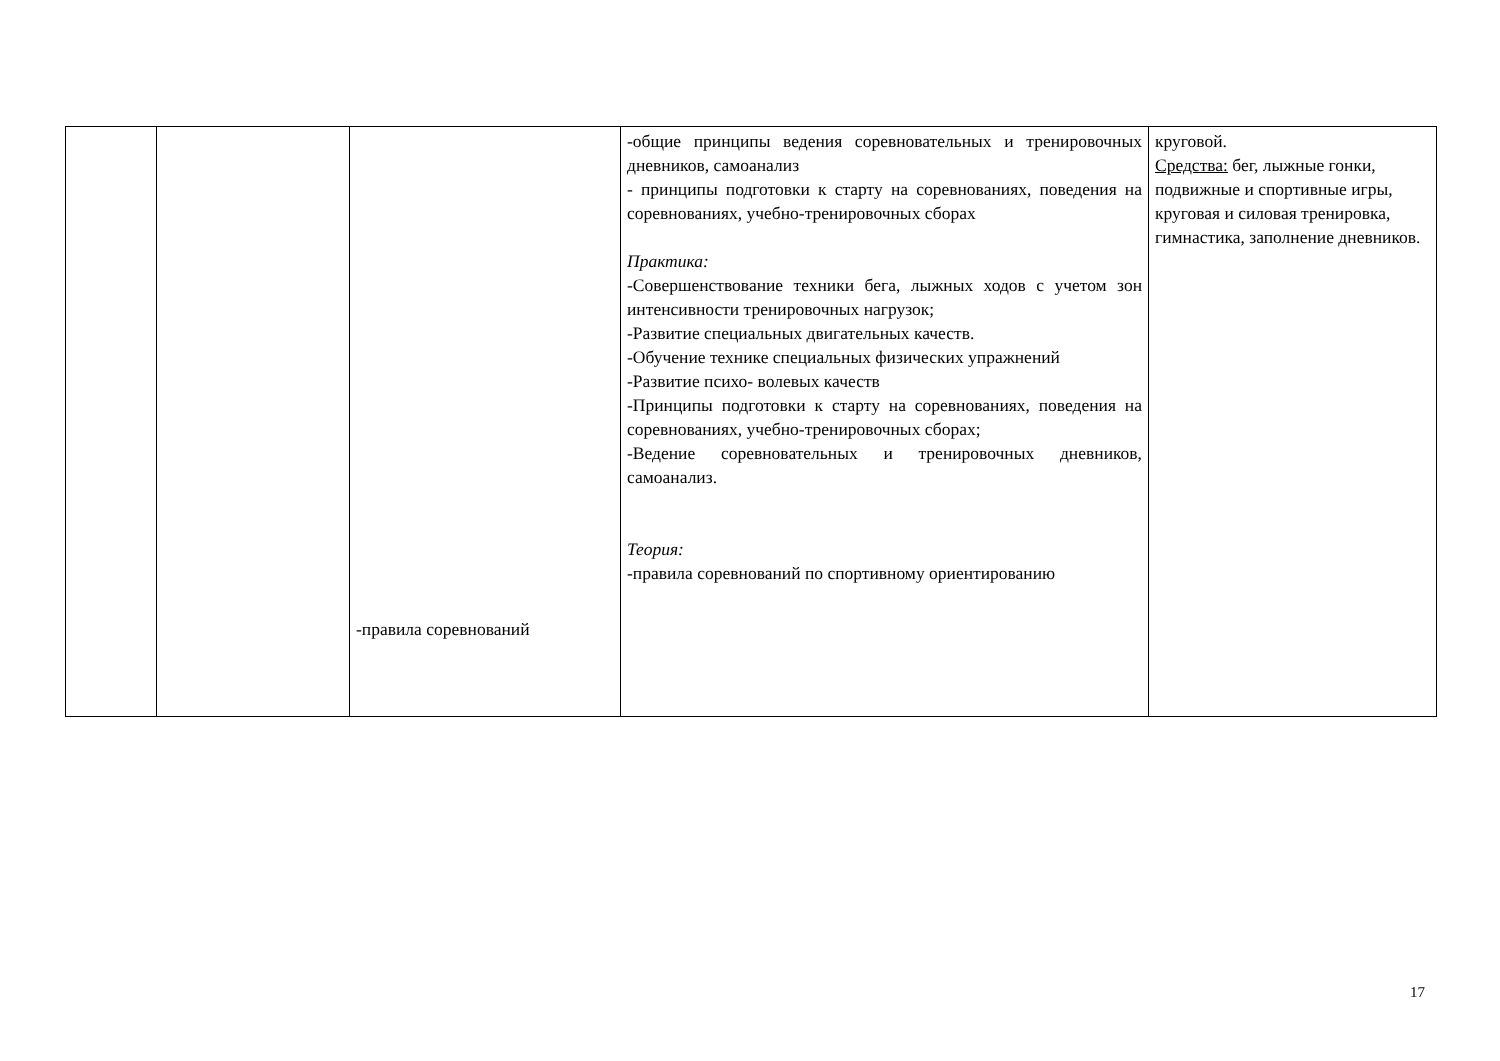| | | -правила соревнований | -общие принципы ведения соревновательных и тренировочных дневников, самоанализ - принципы подготовки к старту на соревнованиях, поведения на соревнованиях, учебно-тренировочных сборах Практика: -Совершенствование техники бега, лыжных ходов с учетом зон интенсивности тренировочных нагрузок; -Развитие специальных двигательных качеств. -Обучение технике специальных физических упражнений -Развитие психо- волевых качеств -Принципы подготовки к старту на соревнованиях, поведения на соревнованиях, учебно-тренировочных сборах; -Ведение соревновательных и тренировочных дневников, самоанализ. Теория: -правила соревнований по спортивному ориентированию | круговой. Средства: бег, лыжные гонки, подвижные и спортивные игры, круговая и силовая тренировка, гимнастика, заполнение дневников. |
17